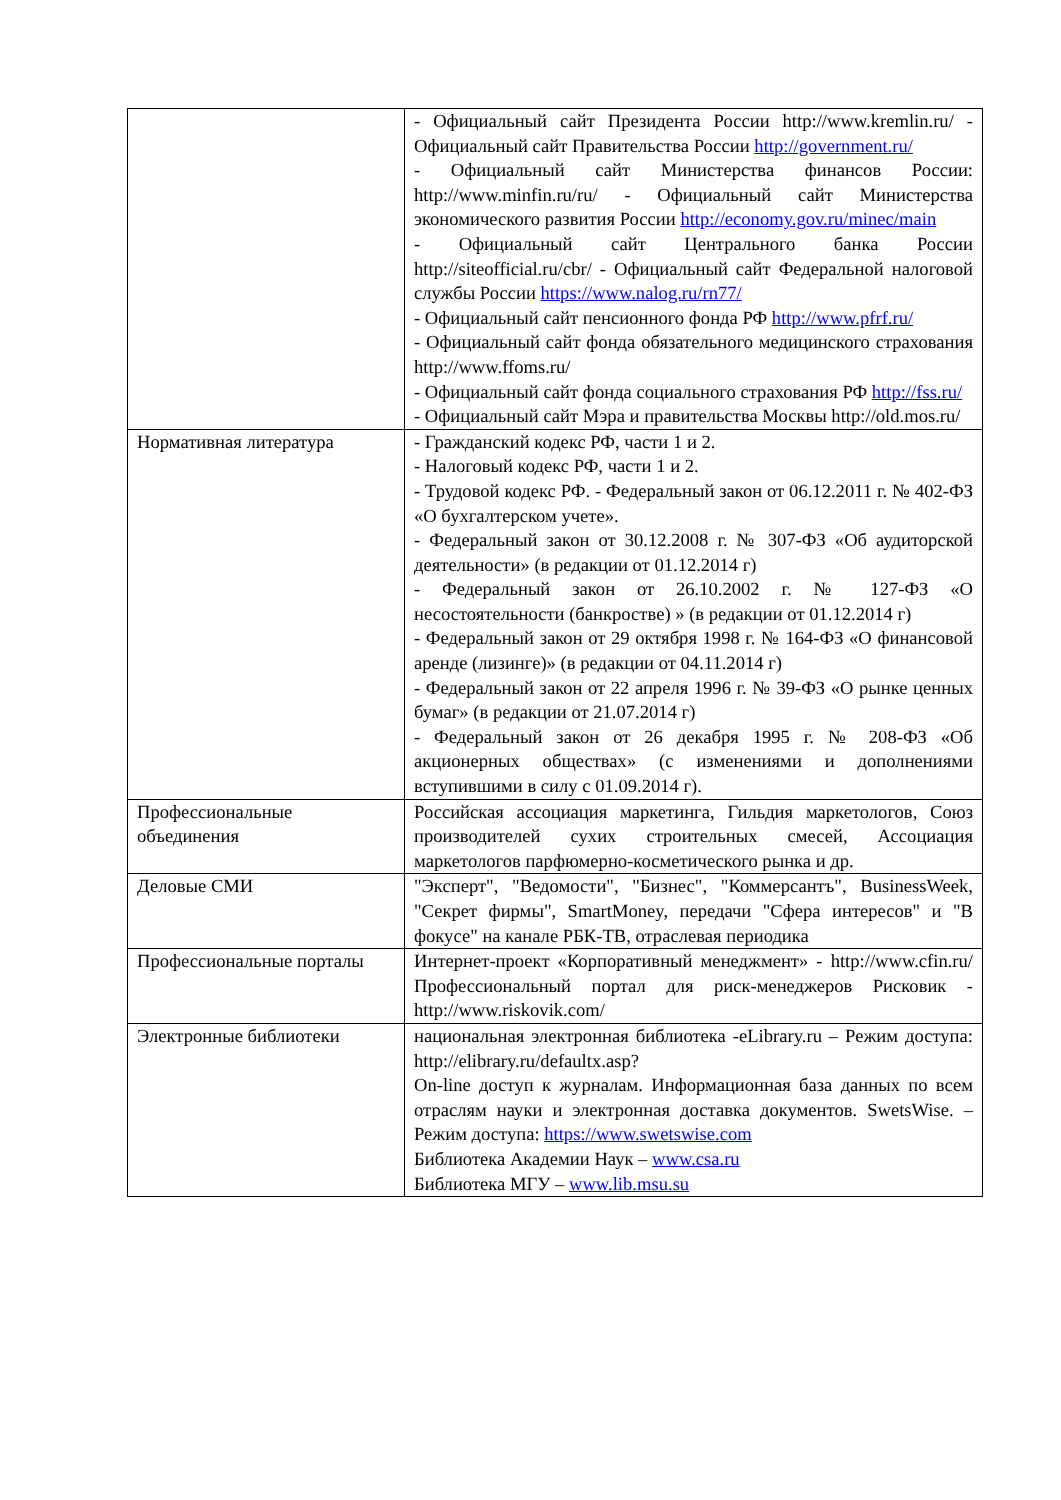| | - Официальный сайт Президента России http://www.kremlin.ru/ - Официальный сайт Правительства России http://government.ru/ - Официальный сайт Министерства финансов России: http://www.minfin.ru/ru/ - Официальный сайт Министерства экономического развития России http://economy.gov.ru/minec/main - Официальный сайт Центрального банка России http://siteofficial.ru/cbr/ - Официальный сайт Федеральной налоговой службы России https://www.nalog.ru/rn77/ - Официальный сайт пенсионного фонда РФ http://www.pfrf.ru/ - Официальный сайт фонда обязательного медицинского страхования http://www.ffoms.ru/ - Официальный сайт фонда социального страхования РФ http://fss.ru/ - Официальный сайт Мэра и правительства Москвы http://old.mos.ru/ |
| Нормативная литература | - Гражданский кодекс РФ, части 1 и 2. - Налоговый кодекс РФ, части 1 и 2. - Трудовой кодекс РФ. - Федеральный закон от 06.12.2011 г. № 402-ФЗ «О бухгалтерском учете». - Федеральный закон от 30.12.2008 г. № 307-ФЗ «Об аудиторской деятельности» (в редакции от 01.12.2014 г) - Федеральный закон от 26.10.2002 г. № 127-ФЗ «О несостоятельности (банкростве) » (в редакции от 01.12.2014 г) - Федеральный закон от 29 октября 1998 г. № 164-ФЗ «О финансовой аренде (лизинге)» (в редакции от 04.11.2014 г) - Федеральный закон от 22 апреля 1996 г. № 39-ФЗ «О рынке ценных бумаг» (в редакции от 21.07.2014 г) - Федеральный закон от 26 декабря 1995 г. № 208-ФЗ «Об акционерных обществах» (с изменениями и дополнениями вступившими в силу с 01.09.2014 г). |
| Профессиональные объединения | Российская ассоциация маркетинга, Гильдия маркетологов, Союз производителей сухих строительных смесей, Ассоциация маркетологов парфюмерно-косметического рынка и др. |
| Деловые СМИ | "Эксперт", "Ведомости", "Бизнес", "Коммерсантъ", BusinessWeek, "Секрет фирмы", SmartMoney, передачи "Сфера интересов" и "В фокусе" на канале РБК-ТВ, отраслевая периодика |
| Профессиональные порталы | Интернет-проект «Корпоративный менеджмент» - http://www.cfin.ru/ Профессиональный портал для риск-менеджеров Рисковик - http://www.riskovik.com/ |
| Электронные библиотеки | национальная электронная библиотека -eLibrary.ru – Режим доступа: http://elibrary.ru/defaultx.asp? On-line доступ к журналам. Информационная база данных по всем отраслям науки и электронная доставка документов. SwetsWise. – Режим доступа: https://www.swetswise.com Библиотека Академии Наук – www.csa.ru Библиотека МГУ – www.lib.msu.su |